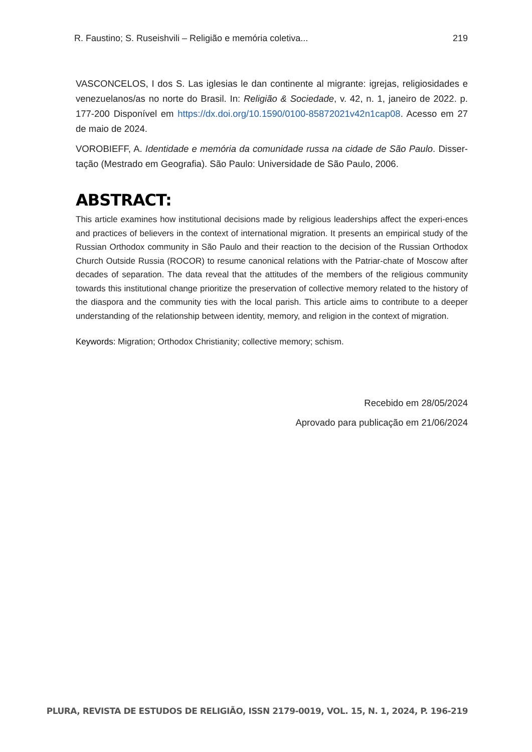R. Faustino; S. Ruseishvili – Religião e memória coletiva... 219
VASCONCELOS, I dos S. Las iglesias le dan continente al migrante: igrejas, religiosidades e venezuelanos/as no norte do Brasil. In: Religião & Sociedade, v. 42, n. 1, janeiro de 2022. p. 177-200 Disponível em https://dx.doi.org/10.1590/0100-85872021v42n1cap08. Acesso em 27 de maio de 2024.
VOROBIEFF, A. Identidade e memória da comunidade russa na cidade de São Paulo. Disser-tação (Mestrado em Geografia). São Paulo: Universidade de São Paulo, 2006.
ABSTRACT:
This article examines how institutional decisions made by religious leaderships affect the experi-ences and practices of believers in the context of international migration. It presents an empirical study of the Russian Orthodox community in São Paulo and their reaction to the decision of the Russian Orthodox Church Outside Russia (ROCOR) to resume canonical relations with the Patriar-chate of Moscow after decades of separation. The data reveal that the attitudes of the members of the religious community towards this institutional change prioritize the preservation of collective memory related to the history of the diaspora and the community ties with the local parish. This article aims to contribute to a deeper understanding of the relationship between identity, memory, and religion in the context of migration.
Keywords: Migration; Orthodox Christianity; collective memory; schism.
Recebido em 28/05/2024
Aprovado para publicação em 21/06/2024
PLURA, REVISTA DE ESTUDOS DE RELIGIÃO, ISSN 2179-0019, VOL. 15, N. 1, 2024, P. 196-219